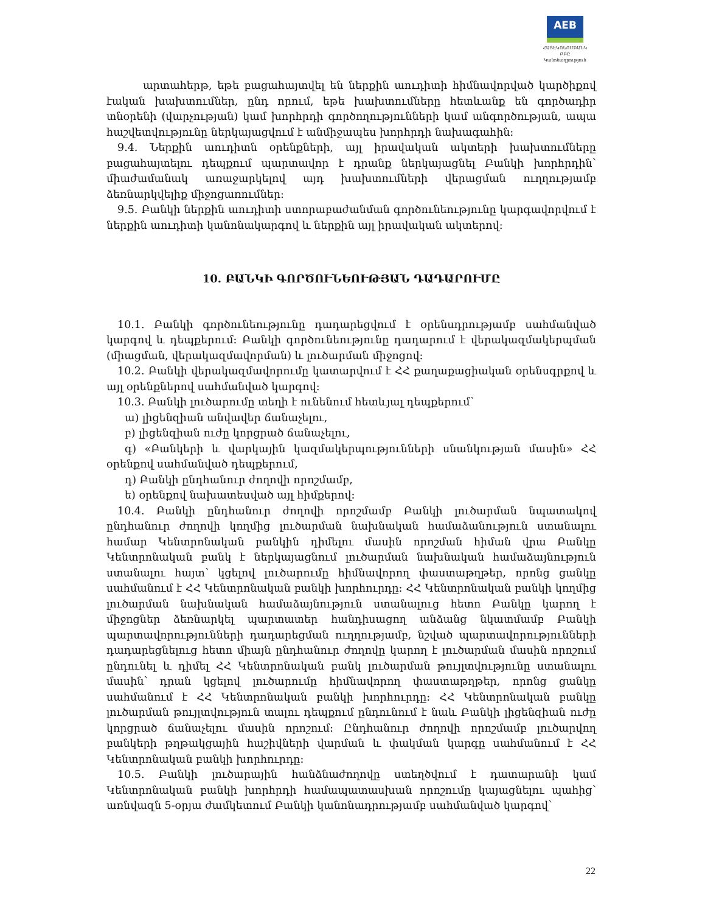AEB
ՀԱՅԷԿՈՆՈՄԲԱՆԿ ԲԲԸ
Կանոնադրություն
արտահերթ, եթե բացահայտվել են ներքին աուդիտի հիմնավորված կարծիքով էական խախտումներ, ընդ որում, եթե խախտումները հետևանք են գործադիր տնօրենի (վարչության) կամ խորհրդի գործողությունների կամ անգործության, ապա հաշվետվությունը ներկայացվում է անմիջապես խորհրդի նախագահին:
9.4. Ներքին աուդիտն օրենքների, այլ իրավական ակտերի խախտումները բացահայտելու դեպքում պարտավոր է դրանք ներկայացնել Բանկի խորհրդին՝ միաժամանակ առաջարկելով այդ խախտումների վերացման ուղղությամբ ձեռնարկվելիք միջոցառումներ:
9.5. Բանկի ներքին աուդիտի ստորաբաժանման գործունեությունը կարգավորվում է ներքին աուդիտի կանոնակարգով և ներքին այլ իրավական ակտերով:
10. ԲԱՆԿԻ ԳՈՐԾՈՒՆԵՈՒԹՅԱՆ ԴԱԴԱՐՈՒՄԸ
10.1. Բանկի գործունեությունը դադարեցվում է օրենսդրությամբ սահմանված կարգով և դեպքերում: Բանկի գործունեությունը դադարում է վերակազմակերպման (միացման, վերակազմավորման) և լուծարման միջոցով:
10.2. Բանկի վերակազմավորումը կատարվում է ՀՀ քաղաքացիական օրենսգրքով և այլ օրենքներով սահմանված կարգով:
10.3. Բանկի լուծարումը տեղի է ունենում հետևյալ դեպքերում՝
ա) լիցենզիան անվավեր ճանաչելու,
բ) լիցենզիան ուժը կորցրած ճանաչելու,
գ) «Բանկերի և վարկային կազմակերպությունների սնանկության մասին» ՀՀ օրենքով սահմանված դեպքերում,
դ) Բանկի ընդհանուր ժողովի որոշմամբ,
ե) օրենքով նախատեսված այլ հիմքերով:
10.4. Բանկի ընդհանուր ժողովի որոշմամբ Բանկի լուծարման նպատակով ընդհանուր ժողովի կողմից լուծարման նախնական համաձանություն ստանալու համար Կենտրոնական բանկին դիմելու մասին որոշման հիման վրա Բանկը Կենտրոնական բանկ է ներկայացնում լուծարման նախնական համաձայնություն ստանալու հայտ՝ կցելով լուծարումը հիմնավորող փաստաթղթեր, որոնց ցանկը սահմանում է ՀՀ Կենտրոնական բանկի խորհուրդը: ՀՀ Կենտրոնական բանկի կողմից լուծարման նախնական համաձայնություն ստանալուց հետո Բանկը կարող է միջոցներ ձեռնարկել պարտատեր հանդիսացող անձանց նկատմամբ Բանկի պարտավորությունների դադարեցման ուղղությամբ, նշված պարտավորությունների դադարեցնելուց հետո միայն ընդհանուր ժողովը կարող է լուծարման մասին որոշում ընդունել և դիմել ՀՀ Կենտրոնական բանկ լուծարման թույլտվությունը ստանալու մասին՝ դրան կցելով լուծարումը հիմնավորող փաստաթղթեր, որոնց ցանկը սահմանում է ՀՀ Կենտրոնական բանկի խորհուրդը: ՀՀ Կենտրոնական բանկը լուծարման թույլտվություն տալու դեպքում ընդունում է նաև Բանկի լիցենզիան ուժը կորցրած ճանաչելու մասին որոշում: Ընդհանուր ժողովի որոշմամբ լուծարվող բանկերի թղթակցային հաշիվների վարման և փակման կարգը սահմանում է ՀՀ Կենտրոնական բանկի խորհուրդը:
10.5. Բանկի լուծարային հանձնաժողովը ստեղծվում է դատարանի կամ Կենտրոնական բանկի խորհրդի համապատասխան որոշումը կայացնելու պահից՝ առնվազն 5-օրյա ժամկետում Բանկի կանոնադրությամբ սահմանված կարգով՝
22